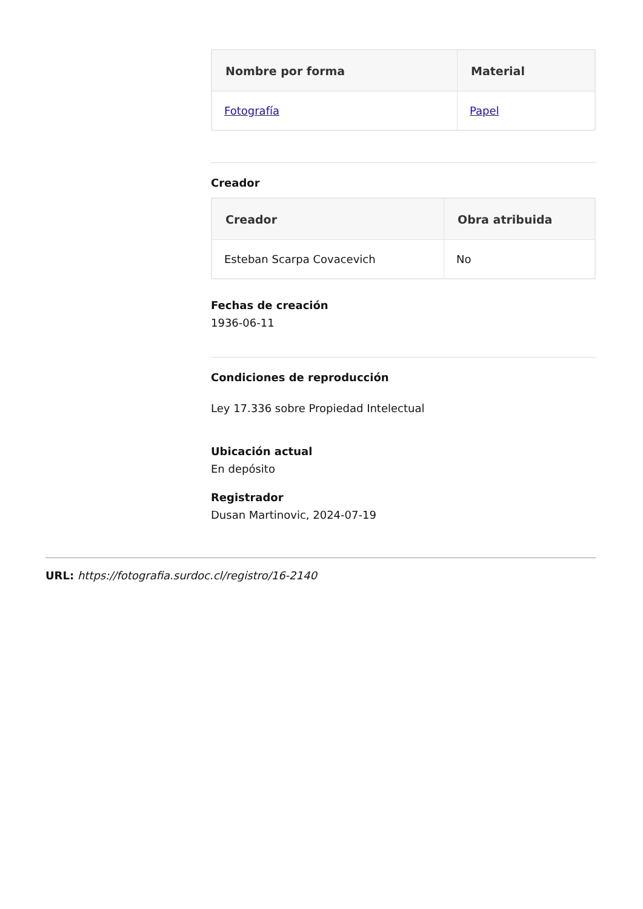| Nombre por forma | Material |
| --- | --- |
| Fotografía | Papel |
Creador
| Creador | Obra atribuida |
| --- | --- |
| Esteban Scarpa Covacevich | No |
Fechas de creación
1936-06-11
Condiciones de reproducción
Ley 17.336 sobre Propiedad Intelectual
Ubicación actual
En depósito
Registrador
Dusan Martinovic, 2024-07-19
URL: https://fotografia.surdoc.cl/registro/16-2140